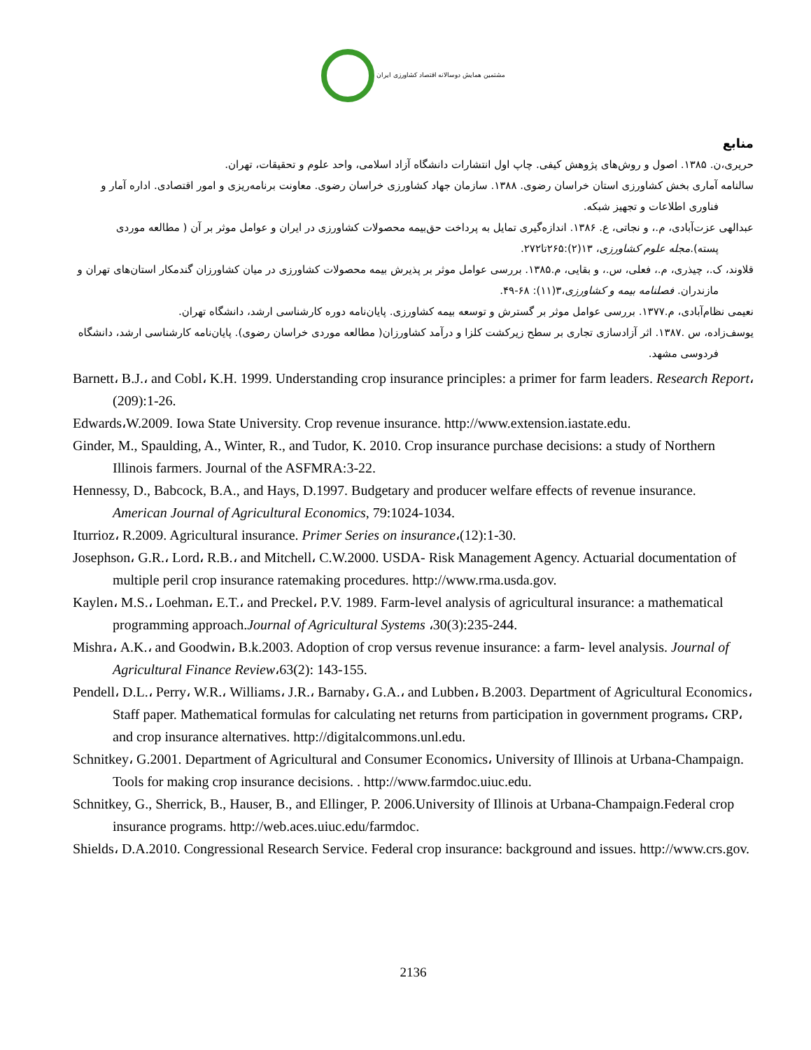مشتمین همایش دوسالانه اقتصاد کشاورزی ایران
منابع
حریری،ن. ۱۳۸۵. اصول و روش‌های پژوهش کیفی. چاپ اول انتشارات دانشگاه آزاد اسلامی، واحد علوم و تحقیقات، تهران.
سالنامه آماری بخش کشاورزی استان خراسان رضوی. ۱۳۸۸. سازمان جهاد کشاورزی خراسان رضوی. معاونت برنامه‌ریزی و امور اقتصادی. اداره آمار و فناوری اطلاعات و تجهیز شبکه.
عبدالهی عزت‌آبادی، م.، و نجاتی، ع. ۱۳۸۶. اندازه‌گیری تمایل به پرداخت حق‌بیمه محصولات کشاورزی در ایران و عوامل موثر بر آن ( مطالعه موردی پسته).مجله علوم کشاورزی، ۱۳(۲):۲۶۵تا۲۷۲.
قلاوند، ک.، چیذری، م.، فعلی، س.، و بقایی، م.۱۳۸۵. بررسی عوامل موثر بر پذیرش بیمه محصولات کشاورزی در میان کشاورزان گندمکار استان‌های تهران و مازندران. فصلنامه بیمه و کشاورزی،۳(۱۱): ۶۸-۴۹.
نعیمی نظام‌آبادی، م.۱۳۷۷. بررسی عوامل موثر بر گسترش و توسعه بیمه کشاورزی. پایان‌نامه دوره کارشناسی ارشد، دانشگاه تهران.
یوسف‌زاده، س .۱۳۸۷. اثر آزادسازی تجاری بر سطح زیرکشت کلزا و درآمد کشاورزان( مطالعه موردی خراسان رضوی). پایان‌نامه کارشناسی ارشد، دانشگاه فردوسی مشهد.
Barnett، B.J.، and Cobl، K.H. 1999. Understanding crop insurance principles: a primer for farm leaders. Research Report،(209):1-26.
Edwards،W.2009. Iowa State University. Crop revenue insurance. http://www.extension.iastate.edu.
Ginder, M., Spaulding, A., Winter, R., and Tudor, K. 2010. Crop insurance purchase decisions: a study of Northern Illinois farmers. Journal of the ASFMRA:3-22.
Hennessy, D., Babcock, B.A., and Hays, D.1997. Budgetary and producer welfare effects of revenue insurance. American Journal of Agricultural Economics, 79:1024-1034.
Iturrioz، R.2009. Agricultural insurance. Primer Series on insurance،(12):1-30.
Josephson، G.R.، Lord، R.B.، and Mitchell، C.W.2000. USDA- Risk Management Agency. Actuarial documentation of multiple peril crop insurance ratemaking procedures. http://www.rma.usda.gov.
Kaylen، M.S.، Loehman، E.T.، and Preckel، P.V. 1989. Farm-level analysis of agricultural insurance: a mathematical programming approach.Journal of Agricultural Systems ،30(3):235-244.
Mishra، A.K.، and Goodwin، B.k.2003. Adoption of crop versus revenue insurance: a farm- level analysis. Journal of Agricultural Finance Review،63(2): 143-155.
Pendell، D.L.، Perry، W.R.، Williams، J.R.، Barnaby، G.A.، and Lubben، B.2003. Department of Agricultural Economics، Staff paper. Mathematical formulas for calculating net returns from participation in government programs، CRP، and crop insurance alternatives. http://digitalcommons.unl.edu.
Schnitkey، G.2001. Department of Agricultural and Consumer Economics، University of Illinois at Urbana-Champaign. Tools for making crop insurance decisions. . http://www.farmdoc.uiuc.edu.
Schnitkey, G., Sherrick, B., Hauser, B., and Ellinger, P. 2006.University of Illinois at Urbana-Champaign.Federal crop insurance programs. http://web.aces.uiuc.edu/farmdoc.
Shields، D.A.2010. Congressional Research Service. Federal crop insurance: background and issues. http://www.crs.gov.
2136